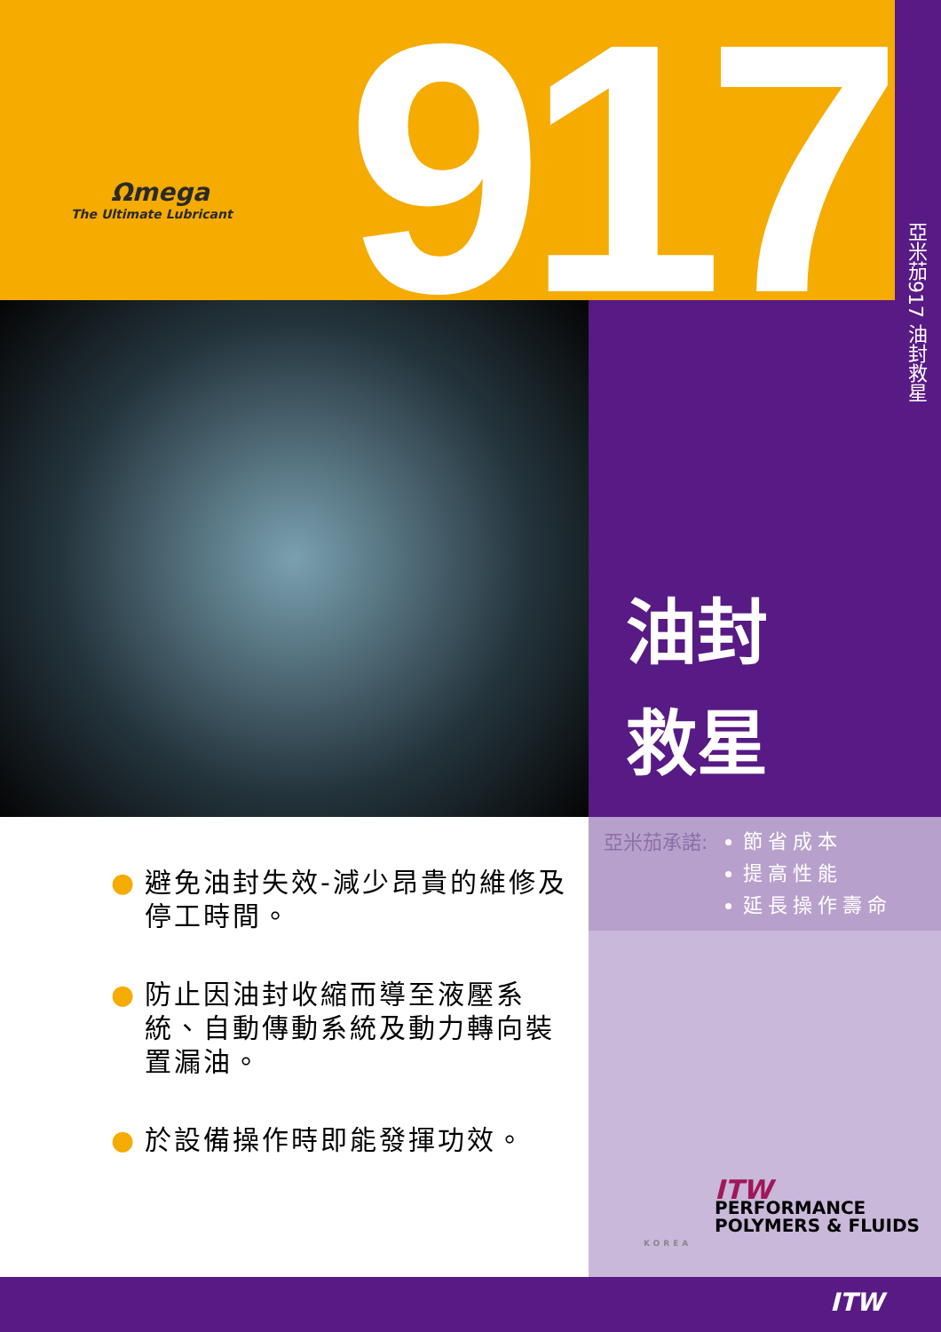Ωmega
The Ultimate Lubricant
917
亞米茄917 油封救星
油封
救星
亞米茄承諾:
節省成本
提高性能
延長操作壽命
● 避免油封失效-減少昂貴的維修及停工時間。
● 防止因油封收縮而導至液壓系統、自動傳動系統及動力轉向裝置漏油。
● 於設備操作時即能發揮功效。
ITW
PERFORMANCE
POLYMERS & FLUIDS
KOREA
ITW